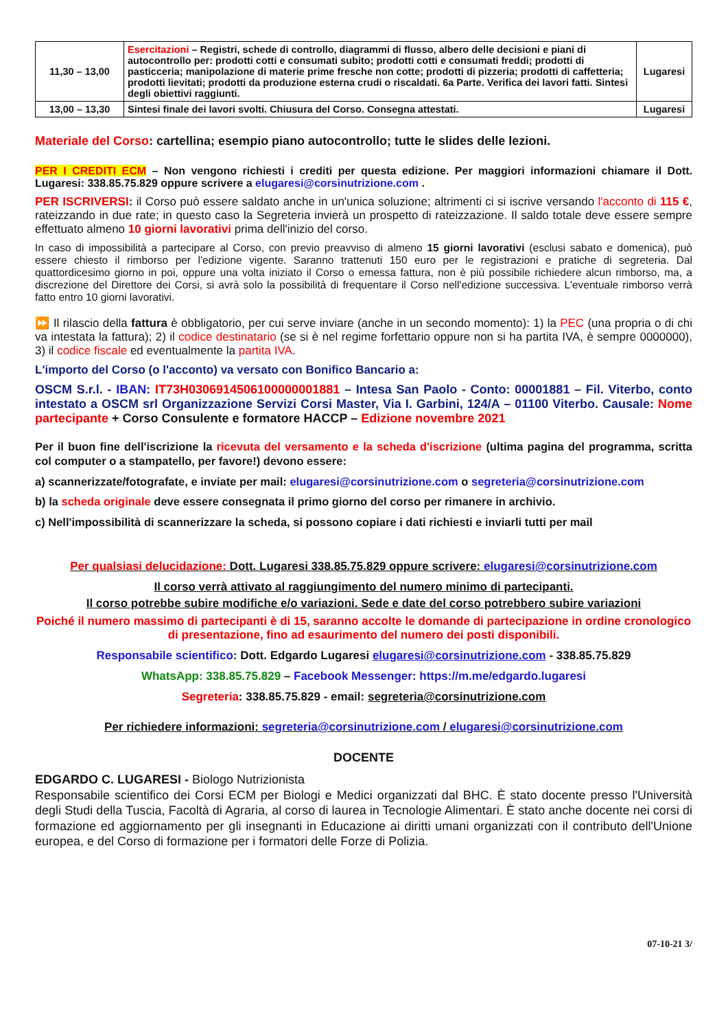| 11,30 – 13,00 | Esercitazioni – Registri, schede di controllo, diagrammi di flusso, albero delle decisioni e piani di autocontrollo per: prodotti cotti e consumati subito; prodotti cotti e consumati freddi; prodotti di pasticceria; manipolazione di materie prime fresche non cotte; prodotti di pizzeria; prodotti di caffetteria; prodotti lievitati; prodotti da produzione esterna crudi o riscaldati. 6a Parte. Verifica dei lavori fatti. Sintesi degli obiettivi raggiunti. | Lugaresi |
| 13,00 – 13,30 | Sintesi finale dei lavori svolti. Chiusura del Corso. Consegna attestati. | Lugaresi |
Materiale del Corso: cartellina; esempio piano autocontrollo; tutte le slides delle lezioni.
PER I CREDITI ECM – Non vengono richiesti i crediti per questa edizione. Per maggiori informazioni chiamare il Dott. Lugaresi: 338.85.75.829 oppure scrivere a elugaresi@corsinutrizione.com .
PER ISCRIVERSI: il Corso può essere saldato anche in un'unica soluzione; altrimenti ci si iscrive versando l'acconto di 115 €, rateizzando in due rate; in questo caso la Segreteria invierà un prospetto di rateizzazione. Il saldo totale deve essere sempre effettuato almeno 10 giorni lavorativi prima dell'inizio del corso.
In caso di impossibilità a partecipare al Corso, con previo preavviso di almeno 15 giorni lavorativi (esclusi sabato e domenica), può essere chiesto il rimborso per l'edizione vigente. Saranno trattenuti 150 euro per le registrazioni e pratiche di segreteria. Dal quattordicesimo giorno in poi, oppure una volta iniziato il Corso o emessa fattura, non è più possibile richiedere alcun rimborso, ma, a discrezione del Direttore dei Corsi, si avrà solo la possibilità di frequentare il Corso nell'edizione successiva. L'eventuale rimborso verrà fatto entro 10 giorni lavorativi.
⏩ Il rilascio della fattura è obbligatorio, per cui serve inviare (anche in un secondo momento): 1) la PEC (una propria o di chi va intestata la fattura); 2) il codice destinatario (se si è nel regime forfettario oppure non si ha partita IVA, è sempre 0000000), 3) il codice fiscale ed eventualmente la partita IVA.
L'importo del Corso (o l'acconto) va versato con Bonifico Bancario a:
OSCM S.r.l. - IBAN: IT73H0306914506100000001881 – Intesa San Paolo - Conto: 00001881 – Fil. Viterbo, conto intestato a OSCM srl Organizzazione Servizi Corsi Master, Via I. Garbini, 124/A – 01100 Viterbo. Causale: Nome partecipante + Corso Consulente e formatore HACCP – Edizione novembre 2021
Per il buon fine dell'iscrizione la ricevuta del versamento e la scheda d'iscrizione (ultima pagina del programma, scritta col computer o a stampatello, per favore!) devono essere:
a) scannerizzate/fotografate, e inviate per mail: elugaresi@corsinutrizione.com o segreteria@corsinutrizione.com
b) la scheda originale deve essere consegnata il primo giorno del corso per rimanere in archivio.
c) Nell'impossibilità di scannerizzare la scheda, si possono copiare i dati richiesti e inviarli tutti per mail
Per qualsiasi delucidazione: Dott. Lugaresi 338.85.75.829 oppure scrivere: elugaresi@corsinutrizione.com
Il corso verrà attivato al raggiungimento del numero minimo di partecipanti.
Il corso potrebbe subire modifiche e/o variazioni. Sede e date del corso potrebbero subire variazioni
Poiché il numero massimo di partecipanti è di 15, saranno accolte le domande di partecipazione in ordine cronologico di presentazione, fino ad esaurimento del numero dei posti disponibili.
Responsabile scientifico: Dott. Edgardo Lugaresi elugaresi@corsinutrizione.com - 338.85.75.829
WhatsApp: 338.85.75.829 – Facebook Messenger: https://m.me/edgardo.lugaresi
Segreteria: 338.85.75.829 - email: segreteria@corsinutrizione.com
Per richiedere informazioni: segreteria@corsinutrizione.com / elugaresi@corsinutrizione.com
DOCENTE
EDGARDO C. LUGARESI - Biologo Nutrizionista
Responsabile scientifico dei Corsi ECM per Biologi e Medici organizzati dal BHC. È stato docente presso l'Università degli Studi della Tuscia, Facoltà di Agraria, al corso di laurea in Tecnologie Alimentari. È stato anche docente nei corsi di formazione ed aggiornamento per gli insegnanti in Educazione ai diritti umani organizzati con il contributo dell'Unione europea, e del Corso di formazione per i formatori delle Forze di Polizia.
07-10-21 3/